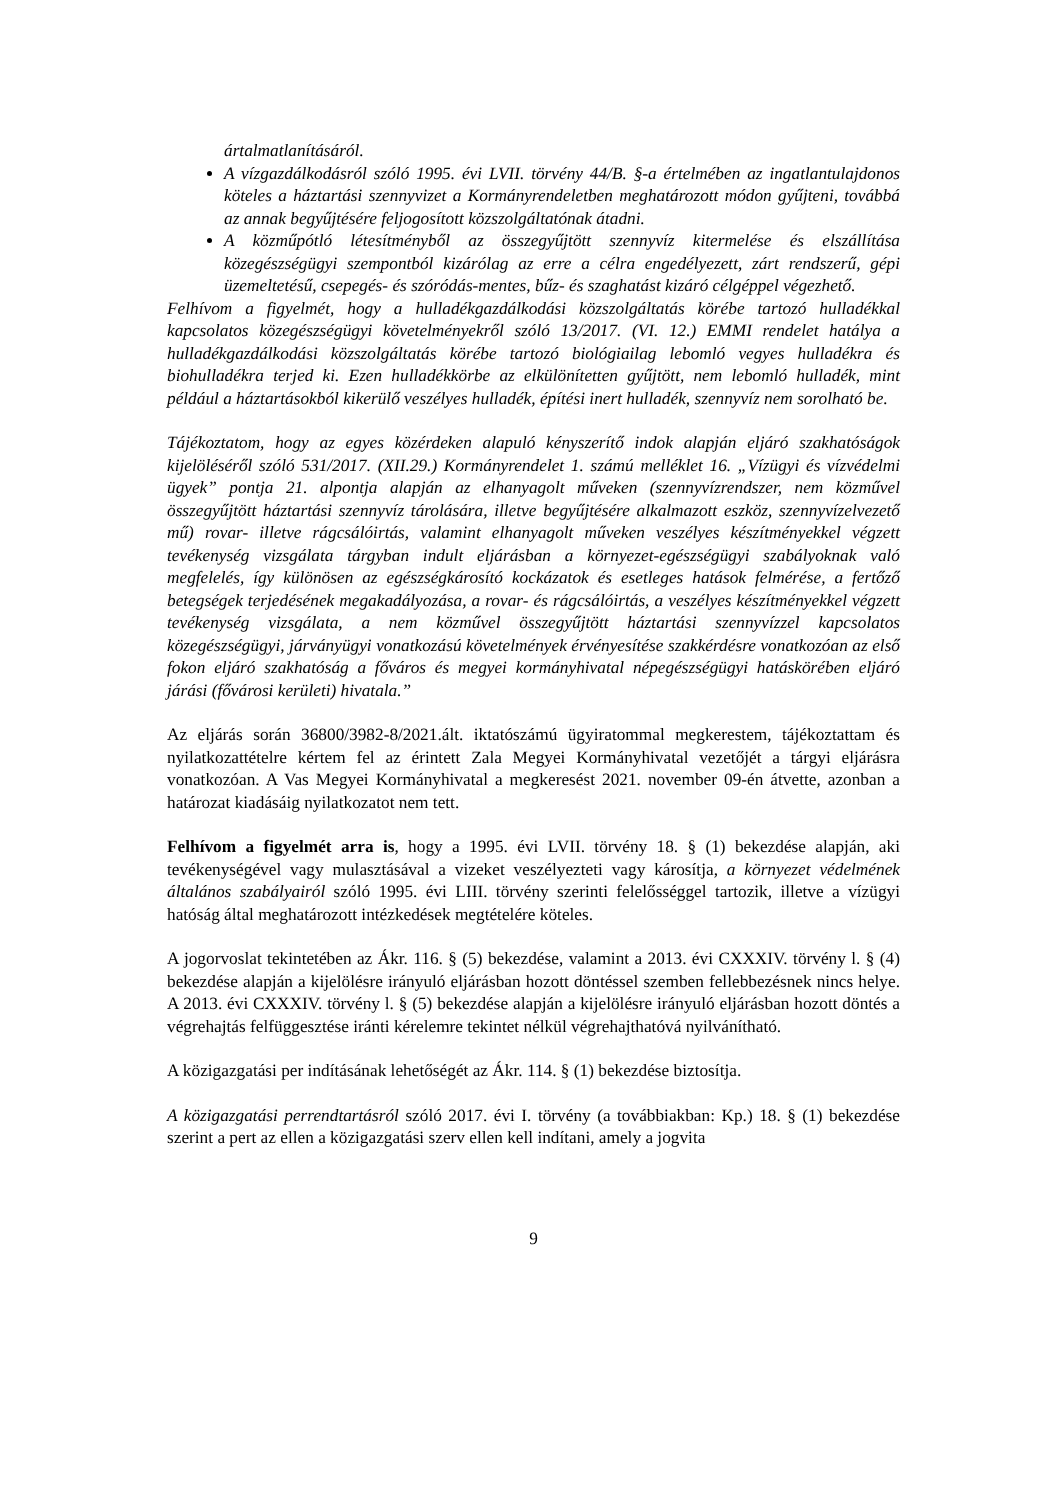ártalmatlanításáról.
A vízgazdálkodásról szóló 1995. évi LVII. törvény 44/B. §-a értelmében az ingatlantulajdonos köteles a háztartási szennyvizet a Kormányrendeletben meghatározott módon gyűjteni, továbbá az annak begyűjtésére feljogosított közszolgáltatónak átadni.
A közműpótló létesítményből az összegyűjtött szennyvíz kitermelése és elszállítása közegészségügyi szempontból kizárólag az erre a célra engedélyezett, zárt rendszerű, gépi üzemeltetésű, csepegés- és szóródás-mentes, bűz- és szaghatást kizáró célgéppel végezhető.
Felhívom a figyelmét, hogy a hulladékgazdálkodási közszolgáltatás körébe tartozó hulladékkal kapcsolatos közegészségügyi követelményekről szóló 13/2017. (VI. 12.) EMMI rendelet hatálya a hulladékgazdálkodási közszolgáltatás körébe tartozó biológiailag lebomló vegyes hulladékra és biohulladékra terjed ki. Ezen hulladékkörbe az elkülönítetten gyűjtött, nem lebomló hulladék, mint például a háztartásokból kikerülő veszélyes hulladék, építési inert hulladék, szennyvíz nem sorolható be.
Tájékoztatom, hogy az egyes közérdeken alapuló kényszerítő indok alapján eljáró szakhatóságok kijelöléséről szóló 531/2017. (XII.29.) Kormányrendelet 1. számú melléklet 16. „Vízügyi és vízvédelmi ügyek” pontja 21. alpontja alapján az elhanyagolt műveken (szennyvízrendszer, nem közművel összegyűjtött háztartási szennyvíz tárolására, illetve begyűjtésére alkalmazott eszköz, szennyvízelvezető mű) rovar- illetve rágcsálóirtás, valamint elhanyagolt műveken veszélyes készítményekkel végzett tevékenység vizsgálata tárgyban indult eljárásban a környezet-egészségügyi szabályoknak való megfelelés, így különösen az egészségkárosító kockázatok és esetleges hatások felmérése, a fertőző betegségek terjedésének megakadályozása, a rovar- és rágcsálóirtás, a veszélyes készítményekkel végzett tevékenység vizsgálata, a nem közművel összegyűjtött háztartási szennyvízzel kapcsolatos közegészségügyi, járványügyi vonatkozású követelmények érvényesítése szakkérdésre vonatkozóan az első fokon eljáró szakhatóság a főváros és megyei kormányhivatal népegészségügyi hatáskörében eljáró járási (fővárosi kerületi) hivatala.”
Az eljárás során 36800/3982-8/2021.ált. iktatószámú ügyiratommal megkerestem, tájékoztattam és nyilatkozattételre kértem fel az érintett Zala Megyei Kormányhivatal vezetőjét a tárgyi eljárásra vonatkozóan. A Vas Megyei Kormányhivatal a megkeresést 2021. november 09-én átvette, azonban a határozat kiadásáig nyilatkozatot nem tett.
Felhívom a figyelmét arra is, hogy a 1995. évi LVII. törvény 18. § (1) bekezdése alapján, aki tevékenységével vagy mulasztásával a vizeket veszélyezteti vagy károsítja, a környezet védelmének általános szabályairól szóló 1995. évi LIII. törvény szerinti felelősséggel tartozik, illetve a vízügyi hatóság által meghatározott intézkedések megtételére köteles.
A jogorvoslat tekintetében az Ákr. 116. § (5) bekezdése, valamint a 2013. évi CXXXIV. törvény l. § (4) bekezdése alapján a kijelölésre irányuló eljárásban hozott döntéssel szemben fellebbezésnek nincs helye. A 2013. évi CXXXIV. törvény l. § (5) bekezdése alapján a kijelölésre irányuló eljárásban hozott döntés a végrehajtás felfüggesztése iránti kérelemre tekintet nélkül végrehajthatóvá nyilvánítható.
A közigazgatási per indításának lehetőségét az Ákr. 114. § (1) bekezdése biztosítja.
A közigazgatási perrendtartásról szóló 2017. évi I. törvény (a továbbiakban: Kp.) 18. § (1) bekezdése szerint a pert az ellen a közigazgatási szerv ellen kell indítani, amely a jogvita
9